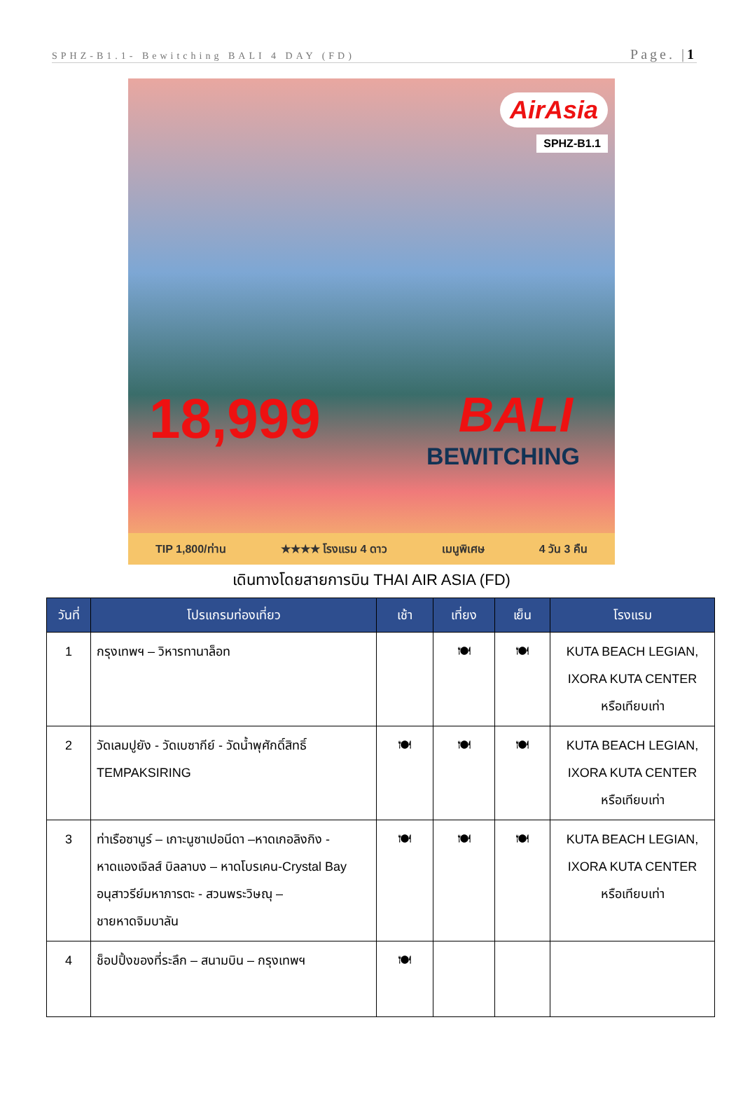SPHZ-B1.1- Bewitching BALI 4 DAY (FD) Page. |1
AirAsia
SPHZ-B1.1
18,999 BALI
BEWITCHING
TIP 1,800/ท่าน ★★★★ โรงแรม 4 ดาว เมนูพิเศษ 4 วัน 3 คืน
เดินทางโดยสายการบิน THAI AIR ASIA (FD)
| วันที่ | โปรแกรมท่องเที่ยว | เช้า | เที่ยง | เย็น | โรงแรม |
| --- | --- | --- | --- | --- | --- |
| 1 | กรุงเทพฯ – วิหารทานาล็อท | | 🍽 | 🍽 | KUTA BEACH LEGIAN, IXORA KUTA CENTER หรือเทียบเท่า |
| 2 | วัดเลมปูยัง - วัดเบซากีย์ - วัดน้ำพุศักดิ์สิทธิ์ TEMPAKSIRING | 🍽 | 🍽 | 🍽 | KUTA BEACH LEGIAN, IXORA KUTA CENTER หรือเทียบเท่า |
| 3 | ท่าเรือซานูร์ – เกาะนูซาเปอนีดา –หาดเกอลิงกิง - หาดแองเจิลส์ บิลลาบง – หาดโบรเคน-Crystal Bay อนุสาวรีย์มหาภารตะ - สวนพระวิษณุ – ชายหาดจิมบาลัน | 🍽 | 🍽 | 🍽 | KUTA BEACH LEGIAN, IXORA KUTA CENTER หรือเทียบเท่า |
| 4 | ช็อปปิ้งของที่ระลึก – สนามบิน – กรุงเทพฯ | 🍽 | | | |